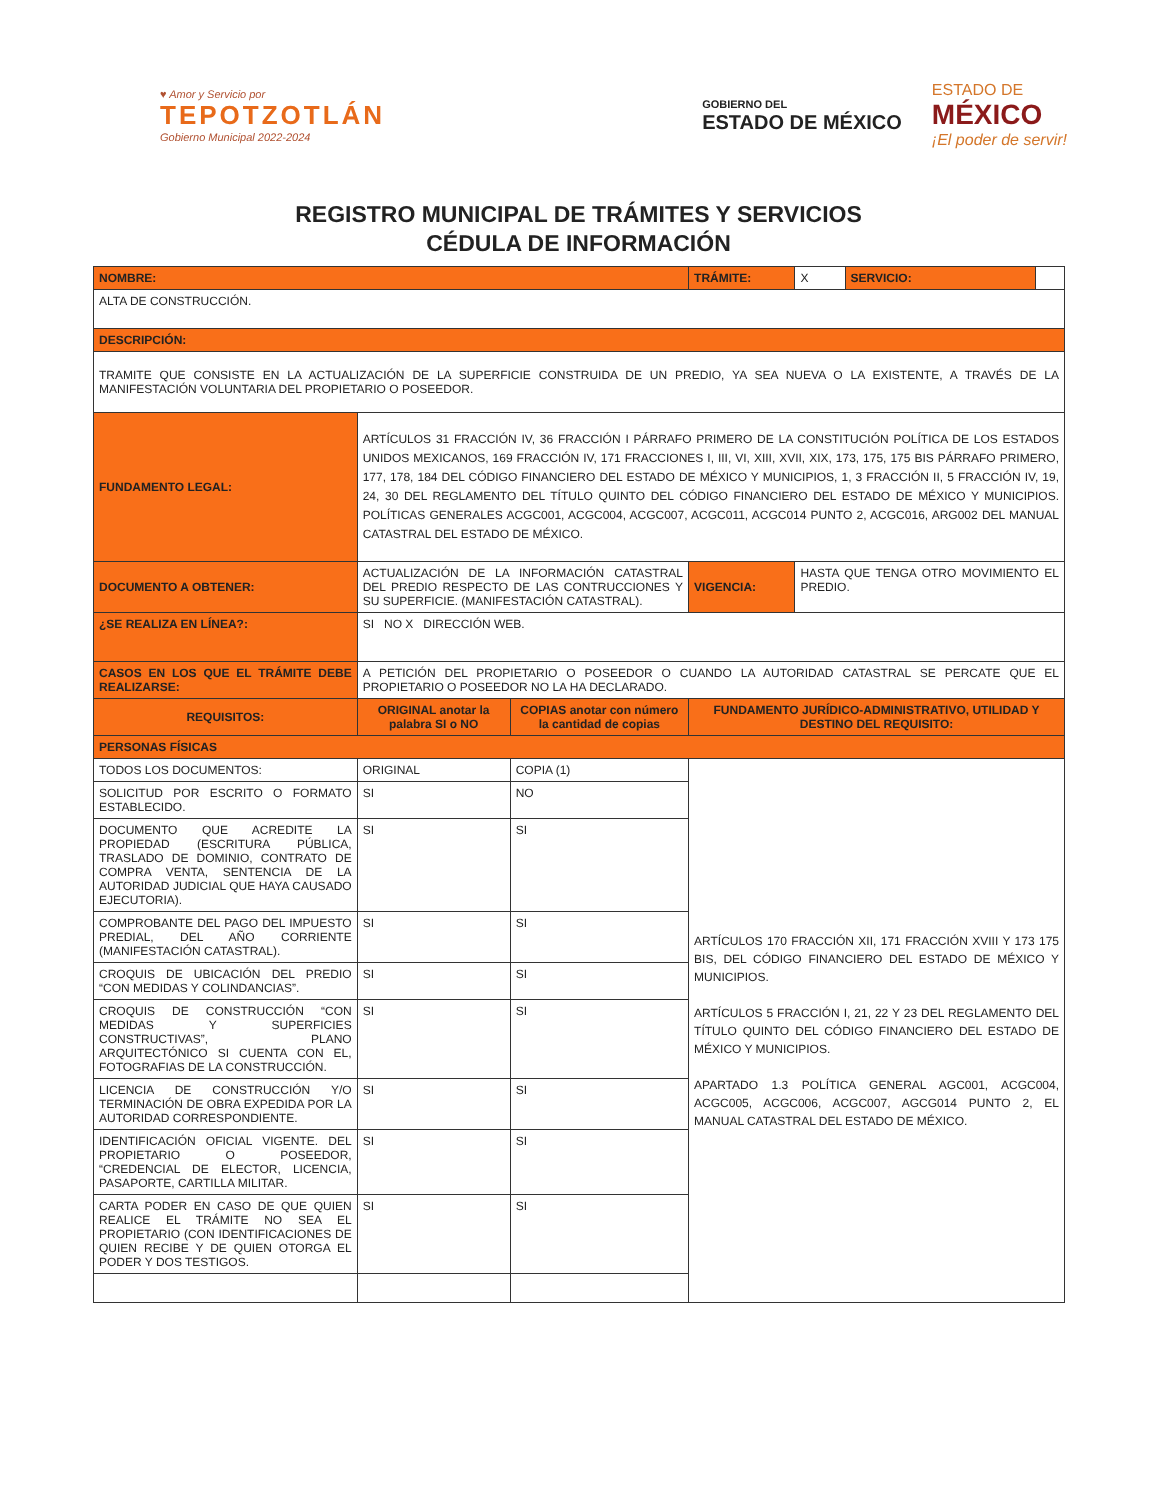♥ Amor y Servicio por
TEPOTZOTLÁN
Gobierno Municipal 2022-2024
GOBIERNO DEL
ESTADO DE MÉXICO
ESTADO DE
MÉXICO
¡El poder de servir!
REGISTRO MUNICIPAL DE TRÁMITES Y SERVICIOS
CÉDULA DE INFORMACIÓN
| NOMBRE: | | | | | TRÁMITE: | X | SERVICIO: | |
| ALTA DE CONSTRUCCIÓN. | | | | | | | | |
| DESCRIPCIÓN: | | | | | | | | |
| TRAMITE QUE CONSISTE EN LA ACTUALIZACIÓN DE LA SUPERFICIE CONSTRUIDA DE UN PREDIO, YA SEA NUEVA O LA EXISTENTE, A TRAVÉS DE LA MANIFESTACIÓN VOLUNTARIA DEL PROPIETARIO O POSEEDOR. | | | | | | | | |
| FUNDAMENTO LEGAL: | ARTÍCULOS 31 FRACCIÓN IV, 36 FRACCIÓN I PÁRRAFO PRIMERO DE LA CONSTITUCIÓN POLÍTICA DE LOS ESTADOS UNIDOS MEXICANOS, 169 FRACCIÓN IV, 171 FRACCIONES I, III, VI, XIII, XVII, XIX, 173, 175, 175 BIS PÁRRAFO PRIMERO, 177, 178, 184 DEL CÓDIGO FINANCIERO DEL ESTADO DE MÉXICO Y MUNICIPIOS, 1, 3 FRACCIÓN II, 5 FRACCIÓN IV, 19, 24, 30 DEL REGLAMENTO DEL TÍTULO QUINTO DEL CÓDIGO FINANCIERO DEL ESTADO DE MÉXICO Y MUNICIPIOS. POLÍTICAS GENERALES ACGC001, ACGC004, ACGC007, ACGC011, ACGC014 PUNTO 2, ACGC016, ARG002 DEL MANUAL CATASTRAL DEL ESTADO DE MÉXICO. | | | | | | | |
| DOCUMENTO A OBTENER: | ACTUALIZACIÓN DE LA INFORMACIÓN CATASTRAL DEL PREDIO RESPECTO DE LAS CONTRUCCIONES Y SU SUPERFICIE. (MANIFESTACIÓN CATASTRAL). | | | | VIGENCIA: | HASTA QUE TENGA OTRO MOVIMIENTO EL PREDIO. | | |
| ¿SE REALIZA EN LÍNEA?: | SI NO X DIRECCIÓN WEB. | | | | | | | |
| CASOS EN LOS QUE EL TRÁMITE DEBE REALIZARSE: | | A PETICIÓN DEL PROPIETARIO O POSEEDOR O CUANDO LA AUTORIDAD CATASTRAL SE PERCATE QUE EL PROPIETARIO O POSEEDOR NO LA HA DECLARADO. | | | | | | |
| REQUISITOS: | | ORIGINAL anotar la palabra SI o NO | COPIAS anotar con número la cantidad de copias | FUNDAMENTO JURÍDICO-ADMINISTRATIVO, UTILIDAD Y DESTINO DEL REQUISITO: | | | | |
| PERSONAS FÍSICAS | | | | | | | | |
| TODOS LOS DOCUMENTOS: | | ORIGINAL | COPIA (1) | ARTÍCULOS 170 FRACCIÓN XII, 171 FRACCIÓN XVIII Y 173 175 BIS, DEL CÓDIGO FINANCIERO DEL ESTADO DE MÉXICO Y MUNICIPIOS. ARTÍCULOS 5 FRACCIÓN I, 21, 22 Y 23 DEL REGLAMENTO DEL TÍTULO QUINTO DEL CÓDIGO FINANCIERO DEL ESTADO DE MÉXICO Y MUNICIPIOS. APARTADO 1.3 POLÍTICA GENERAL AGC001, ACGC004, ACGC005, ACGC006, ACGC007, AGCG014 PUNTO 2, EL MANUAL CATASTRAL DEL ESTADO DE MÉXICO. | | | | |
| SOLICITUD POR ESCRITO O FORMATO ESTABLECIDO. | | SI | NO | | | | | |
| DOCUMENTO QUE ACREDITE LA PROPIEDAD (ESCRITURA PÚBLICA, TRASLADO DE DOMINIO, CONTRATO DE COMPRA VENTA, SENTENCIA DE LA AUTORIDAD JUDICIAL QUE HAYA CAUSADO EJECUTORIA). | | SI | SI | | | | | |
| COMPROBANTE DEL PAGO DEL IMPUESTO PREDIAL, DEL AÑO CORRIENTE (MANIFESTACIÓN CATASTRAL). | | SI | SI | | | | | |
| CROQUIS DE UBICACIÓN DEL PREDIO “CON MEDIDAS Y COLINDANCIAS”. | | SI | SI | | | | | |
| CROQUIS DE CONSTRUCCIÓN “CON MEDIDAS Y SUPERFICIES CONSTRUCTIVAS”, PLANO ARQUITECTÓNICO SI CUENTA CON EL, FOTOGRAFIAS DE LA CONSTRUCCIÓN. | | SI | SI | | | | | |
| LICENCIA DE CONSTRUCCIÓN Y/O TERMINACIÓN DE OBRA EXPEDIDA POR LA AUTORIDAD CORRESPONDIENTE. | | SI | SI | | | | | |
| IDENTIFICACIÓN OFICIAL VIGENTE. DEL PROPIETARIO O POSEEDOR, “CREDENCIAL DE ELECTOR, LICENCIA, PASAPORTE, CARTILLA MILITAR. | | SI | SI | | | | | |
| CARTA PODER EN CASO DE QUE QUIEN REALICE EL TRÁMITE NO SEA EL PROPIETARIO (CON IDENTIFICACIONES DE QUIEN RECIBE Y DE QUIEN OTORGA EL PODER Y DOS TESTIGOS. | | SI | SI | | | | | |